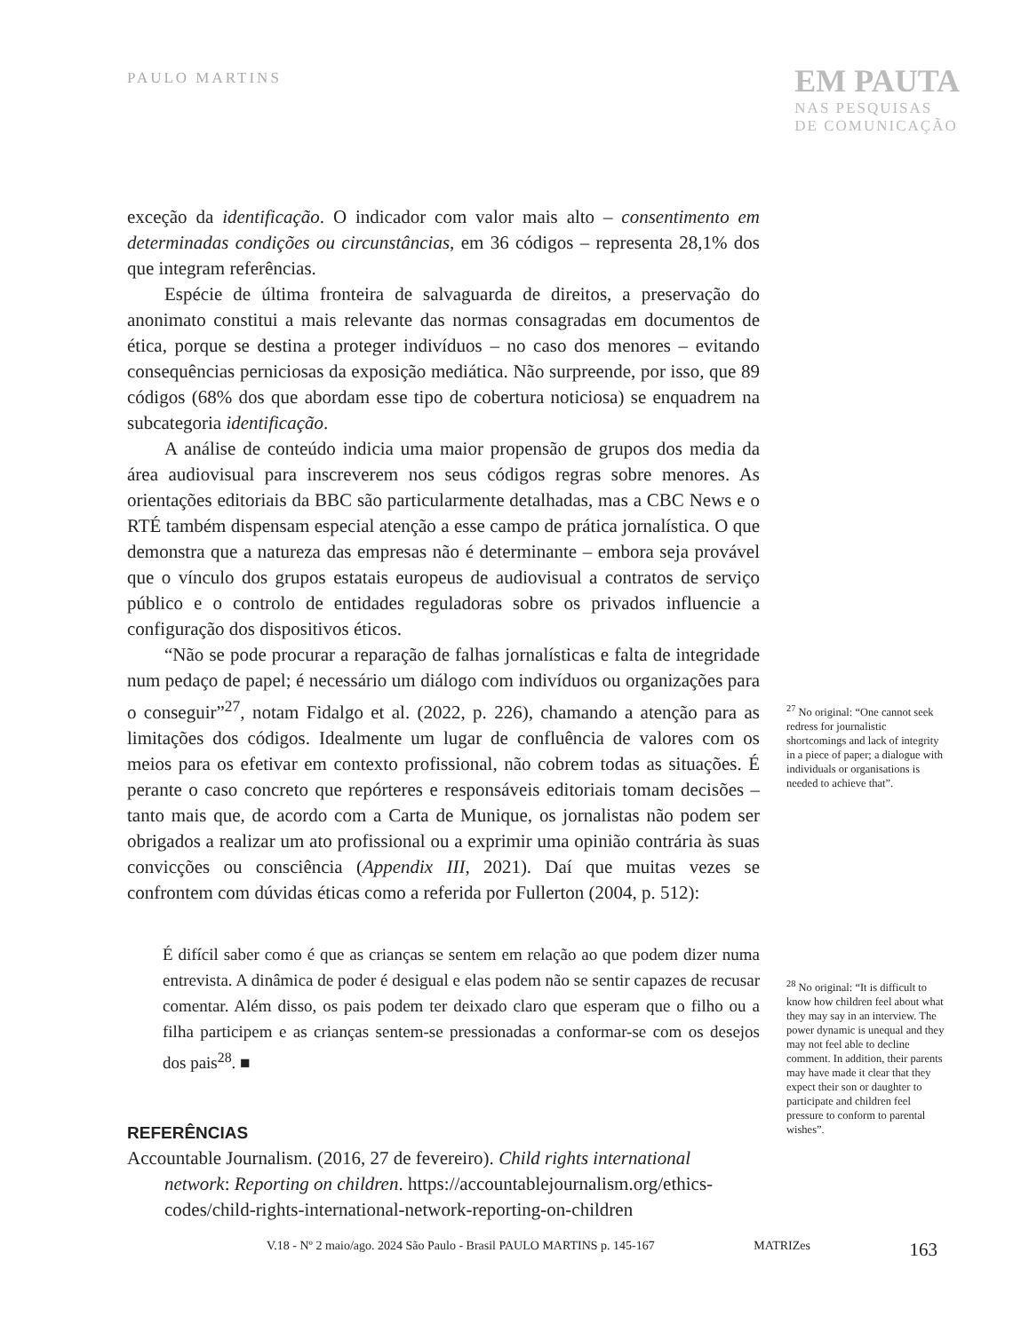PAULO MARTINS
EM PAUTA
NAS PESQUISAS
DE COMUNICAÇÃO
exceção da identificação. O indicador com valor mais alto – consentimento em determinadas condições ou circunstâncias, em 36 códigos – representa 28,1% dos que integram referências.
Espécie de última fronteira de salvaguarda de direitos, a preservação do anonimato constitui a mais relevante das normas consagradas em documentos de ética, porque se destina a proteger indivíduos – no caso dos menores – evitando consequências perniciosas da exposição mediática. Não surpreende, por isso, que 89 códigos (68% dos que abordam esse tipo de cobertura noticiosa) se enquadrem na subcategoria identificação.
A análise de conteúdo indicia uma maior propensão de grupos dos media da área audiovisual para inscreverem nos seus códigos regras sobre menores. As orientações editoriais da BBC são particularmente detalhadas, mas a CBC News e o RTÉ também dispensam especial atenção a esse campo de prática jornalística. O que demonstra que a natureza das empresas não é determinante – embora seja provável que o vínculo dos grupos estatais europeus de audiovisual a contratos de serviço público e o controlo de entidades reguladoras sobre os privados influencie a configuração dos dispositivos éticos.
“Não se pode procurar a reparação de falhas jornalísticas e falta de integridade num pedaço de papel; é necessário um diálogo com indivíduos ou organizações para o conseguir”<sup>27</sup>, notam Fidalgo et al. (2022, p. 226), chamando a atenção para as limitações dos códigos. Idealmente um lugar de confluência de valores com os meios para os efetivar em contexto profissional, não cobrem todas as situações. É perante o caso concreto que repórteres e responsáveis editoriais tomam decisões – tanto mais que, de acordo com a Carta de Munique, os jornalistas não podem ser obrigados a realizar um ato profissional ou a exprimir uma opinião contrária às suas convicções ou consciência (Appendix III, 2021). Daí que muitas vezes se confrontem com dúvidas éticas como a referida por Fullerton (2004, p. 512):
É difícil saber como é que as crianças se sentem em relação ao que podem dizer numa entrevista. A dinâmica de poder é desigual e elas podem não se sentir capazes de recusar comentar. Além disso, os pais podem ter deixado claro que esperam que o filho ou a filha participem e as crianças sentem-se pressionadas a conformar-se com os desejos dos pais<sup>28</sup>. ■
REFERÊNCIAS
Accountable Journalism. (2016, 27 de fevereiro). Child rights international network: Reporting on children. https://accountablejournalism.org/ethics-codes/child-rights-international-network-reporting-on-children
<sup>27</sup> No original: “One cannot seek redress for journalistic shortcomings and lack of integrity in a piece of paper; a dialogue with individuals or organisations is needed to achieve that”.
<sup>28</sup> No original: “It is difficult to know how children feel about what they may say in an interview. The power dynamic is unequal and they may not feel able to decline comment. In addition, their parents may have made it clear that they expect their son or daughter to participate and children feel pressure to conform to parental wishes”.
V.18 - Nº 2 maio/ago. 2024 São Paulo - Brasil PAULO MARTINS p. 145-167 MATRIZes 163